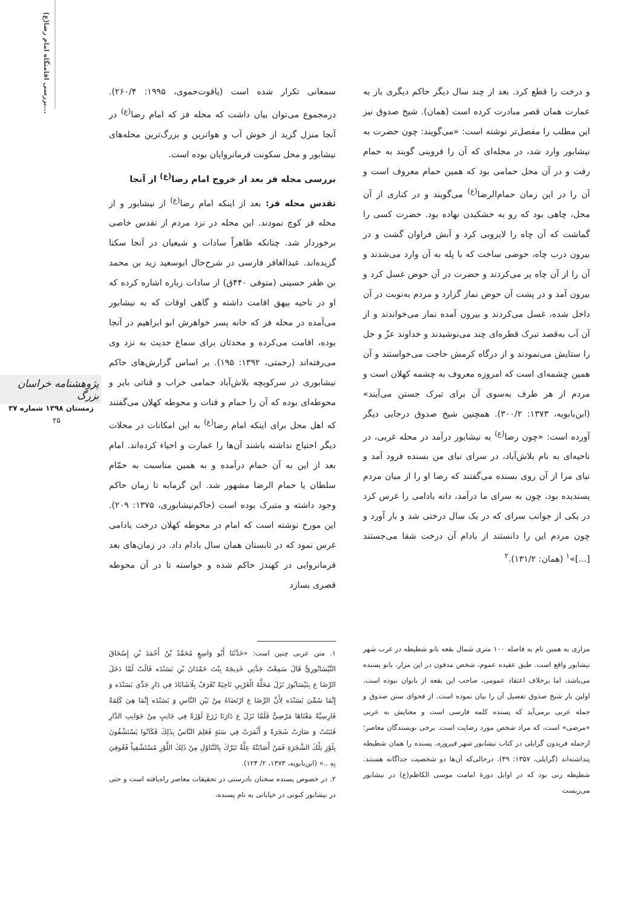بررسی اقامتگاه امام رضا(ع)...
پژوهشنامه خراسان بزرگ
زمستان ۱۳۹۸ شماره ۳۷
۲۵
سمعانی تکرار شده است (یاقوت‌حموی، ۱۹۹۵: ۲۶۰/۴). درمجموع می‌توان بیان داشت که محله فز که امام رضا<sup>(ع)</sup> در آنجا منزل گزید از خوش آب و هواترین و بزرگ‌ترین محله‌های نیشابور و محل سکونت فرمانروایان بوده است.
بررسی محله فز بعد از خروج امام رضا<sup>(ع)</sup> از آنجا
تقدس محله فز: بعد از اینکه امام رضا<sup>(ع)</sup> از نیشابور و از محله فز کوچ نمودند. این محله در نزد مردم از تقدس خاصی برخوردار شد. چنانکه ظاهراً سادات و شیعیان در آنجا سکنا گزیده‌اند. عبدالغافر فارسی در شرح‌حال ابوسعید زید بن محمد بن ظفر حسینی (متوفی ۴۴۰ق) از سادات زباره اشاره کرده که او در ناحیه بیهق اقامت داشته و گاهی اوقات که به نیشابور می‌آمده در محله فز که خانه پسر خواهرش ابو ابراهیم در آنجا بوده، اقامت می‌کرده و محدثان برای سماع حدیث به نزد وی می‌رفته‌اند (رحمتی، ۱۳۹۲: ۱۹۵). بر اساس گزارش‌های حاکم نیشابوری در سرکویچه بلاش‌آباد حمامی خراب و قناتی بایر و محوطه‌ای بوده که آن را حمام و قنات و محوطه کهلان می‌گفتند که اهل محل برای اینکه امام رضا<sup>(ع)</sup> به این امکانات در محلات دیگر احتیاج نداشته باشند آن‌ها را عمارت و احیاء کرده‌اند. امام بعد از این به آن حمام درآمده و به همین مناسبت به حمّام سلطان یا حمام الرضا مشهور شد. این گرمابه تا زمان حاکم وجود داشته و متبرک بوده است (حاکم‌نیشابوری، ۱۳۷۵: ۲۰۹). این مورخ نوشته است که امام در محوطه کهلان درخت بادامی غرس نمود که در تابستان همان سال بادام داد. در زمان‌های بعد فرمانروایی در کهندژ حاکم شده و خواسته تا در آن محوطه قصری بسازد
و درخت را قطع کرد. بعد از چند سال دیگر حاکم دیگری باز به عمارت همان قصر مبادرت کرده است (همان). شیخ صدوق نیز این مطلب را مفصل‌تر نوشته است: «می‌گویند: چون حضرت به نیشابور وارد شد، در محله‌ای که آن را فروینی گویند به حمام رفت و در آن محل حمامی بود که همین حمام معروف است و آن را در این زمان حمام‌الرضا<sup>(ع)</sup> می‌گویند و در کناری از آن محل، چاهی بود که رو به خشکیدن نهاده بود. حضرت کسی را گماشت که آن چاه را لایروبی کرد و آبش فراوان گشت و در بیرون درب چاه، حوضی ساخت که با پله به آن وارد می‌شدند و آن را از آن چاه پر می‌کردند و حضرت در آن حوض غسل کرد و بیرون آمد و در پشت آن حوض نماز گزارد و مردم به‌نوبت در آن داخل شده، غسل می‌کردند و بیرون آمده نماز می‌خواندند و از آن آب به‌قصد تبرک قطره‌ای چند می‌نوشیدند و خداوند عزّ و جل را ستایش می‌نمودند و از درگاه کرمش حاجت می‌خواستند و آن همین چشمه‌ای است که امروزه معروف به چشمه کهلان است و مردم از هر طرف به‌سوی آن برای تبرک جستن می‌آیند» (ابن‌بابویه، ۱۳۷۳: ۳۰۰/۲). همچنین شیخ صدوق درجایی دیگر آورده است: «چون رضا<sup>(ع)</sup> به نیشابور درآمد در محله غربی، در ناحیه‌ای به نام بلاش‌آباد، در سرای نیای من بسنده فرود آمد و نیای مرا از آن روی بسنده می‌گفتند که رضا او را از میان مردم پسندیده بود، چون به سرای ما درآمد، دانه بادامی را غرس کرد در یکی از جوانب سرای که در یک سال درختی شد و بار آورد و چون مردم این را دانستند از بادام آن درخت شفا می‌جستند [...]»<sup>۱</sup> (همان: ۱۳۱/۲).<sup>۲</sup>
۱. متن عربی چنین است: «حَدَّثَنَا أَبُو وَاسِعٍ مُحَمَّدُ بْنُ أَحْمَدَ بْنِ إِسْحَاقَ النَّيْسَابُورِيُّ قَالَ سَمِعْتُ جَدَّتِي خَدِيجَةَ بِنْتَ حَمْدَانَ بْنِ بَسَنْدَه قَالَتْ لَمَّا دَخَلَ الرِّضَا ع بِنَيْسَابُورَ نَزَلَ مَحَلَّةَ الْغَرْبِيِ نَاحِيَةً تُعْرَفُ بِلَاشَابَادَ فِي دَارِ جَدِّي بَسَنْدَه وَ إِنَّمَا سُمِّيَ بَسَنْدَه لِأَنَّ الرِّضَا ع ارْتَضَاهُ مِنْ بَيْنِ النَّاسِ وَ بَسَنْدَه إِنَّمَا هِيَ كَلِمَةٌ فَارِسِيَّةٌ مَعْنَاهَا مَرْضِيٌّ فَلَمَّا نَزَلَ ع دَارَنَا زَرَعَ لَوْزَةً فِي جَانِبٍ مِنْ جَوَانِبِ الدَّارِ فَنَبَتَتْ وَ صَارَتْ شَجَرَةً وَ أَثْمَرَتْ فِي سَنَةٍ فَعَلِمَ النَّاسُ بِذَلِكَ فَكَانُوا يَسْتَشْفُونَ بِلَوْزِ تِلْكَ الشَّجَرَةِ فَمَنْ أَصَابَتْهُ عِلَّةٌ تَبَرَّكَ بِالتَّنَاوُلِ مِنْ ذَلِكَ اللَّوْزِ مُسْتَشْفِياً فَعُوفِيَ بِهِ ..» (ابن‌بابویه، ۱۳۷۳، ۲/ ۱۲۴).
۲. در خصوص پسنده سخنان نادرستی در تحقیقات معاصر راه‌یافته است و حتی در نیشابور کنونی در خیابانی به نام پسنده،
مزاری به همین نام به فاصله ۱۰۰ متری شمال بقعه بانو شطیطه در غرب شهر نیشابور واقع است. طبق عقیده عموم، شخص مدفون در این مزار، بانو پسنده می‌باشد، اما برخلاف اعتقاد عمومی، صاحب این بقعه از بانوان نبوده است. اولین بار شیخ صدوق تفصیل آن را بیان نموده است. از فحوای سنن صدوق و جمله عربی برمی‌آید که پسنده کلمه فارسی است و معنایش به عربی «مرضی» است، که مراد شخص مورد رضایت است. برخی نویسندگان معاصر؛ ازجمله فریدون گرایلی در کتاب نیشابور شهر فیروزه، پسنده را همان شطیطه پنداشته‌اند (گرایلی، ۱۳۵۷: ۴۹). درحالی‌که آن‌ها دو شخصیت جداگانه هستند. شطیطه زنی بود که در اوایل دورهٔ امامت موسی الکاظم(ع) در نیشابور می‌زیست